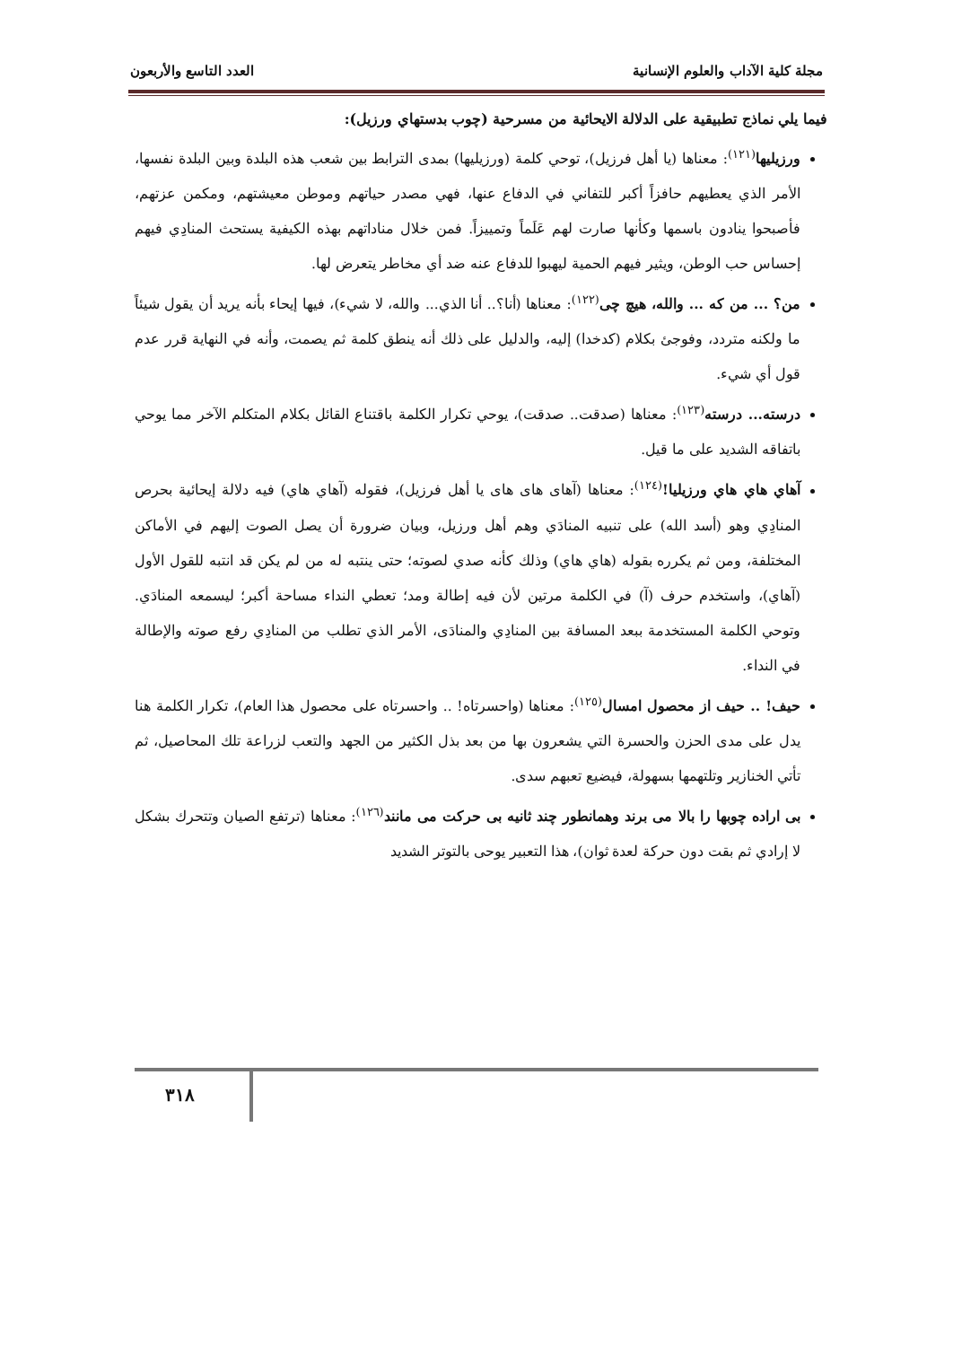مجلة كلية الآداب والعلوم الإنسانية العدد التاسع والأربعون
فيما يلي نماذج تطبيقية على الدلالة الايحائية من مسرحية (چوب بدستهاي ورزيل):
ورزيليها<sup>(١٢١)</sup>: معناها (يا أهل فرزيل)، توحي كلمة (ورزيليها) بمدى الترابط بين شعب هذه البلدة وبين البلدة نفسها، الأمر الذي يعطيهم حافزاً أكبر للتفاني في الدفاع عنها، فهي مصدر حياتهم وموطن معيشتهم، ومكمن عزتهم، فأصبحوا ينادون باسمها وكأنها صارت لهم عَلَماً وتمييزاً. فمن خلال مناداتهم بهذه الكيفية يستحث المنادِي فيهم إحساس حب الوطن، ويثير فيهم الحمية ليهبوا للدفاع عنه ضد أي مخاطر يتعرض لها.
من؟ ... من كه ... والله، هيچ چى<sup>(١٢٢)</sup>: معناها (أنا؟.. أنا الذي... والله، لا شيء)، فيها إيحاء بأنه يريد أن يقول شيئاً ما ولكنه متردد، وفوجئ بكلام (كدخدا) إليه، والدليل على ذلك أنه ينطق كلمة ثم يصمت، وأنه في النهاية قرر عدم قول أي شيء.
درسته... درسته<sup>(١٢٣)</sup>: معناها (صدقت.. صدقت)، يوحي تكرار الكلمة باقتناع القائل بكلام المتكلم الآخر مما يوحي باتفاقه الشديد على ما قيل.
آهاي هاي هاي ورزيليا!<sup>(١٢٤)</sup>: معناها (آهاى هاى هاى يا أهل فرزيل)، فقوله (آهاي هاي) فيه دلالة إيحائية بحرص المنادِي وهو (أسد الله) على تنبيه المنادَي وهم أهل ورزيل، وبيان ضرورة أن يصل الصوت إليهم في الأماكن المختلفة، ومن ثم يكرره بقوله (هاي هاي) وذلك كأنه صدي لصوته؛ حتى ينتبه له من لم يكن قد انتبه للقول الأول (آهاي)، واستخدم حرف (آ) في الكلمة مرتين لأن فيه إطالة ومد؛ تعطي النداء مساحة أكبر؛ ليسمعه المنادَي. وتوحي الكلمة المستخدمة ببعد المسافة بين المنادِي والمنادَى، الأمر الذي تطلب من المنادِي رفع صوته والإطالة في النداء.
حيف! .. حيف از محصول امسال<sup>(١٢٥)</sup>: معناها (واحسرتاه! .. واحسرتاه على محصول هذا العام)، تكرار الكلمة هنا يدل على مدى الحزن والحسرة التي يشعرون بها من بعد بذل الكثير من الجهد والتعب لزراعة تلك المحاصيل، ثم تأتي الخنازير وتلتهمها بسهولة، فيضيع تعبهم سدى.
بى اراده چوبها را بالا مى برند وهمانطور چند ثانيه بى حركت مى مانند<sup>(١٢٦)</sup>: معناها (ترتفع الصيان وتتحرك بشكل لا إرادي ثم بقت دون حركة لعدة ثوان)، هذا التعبير يوحى بالتوتر الشديد
٣١٨